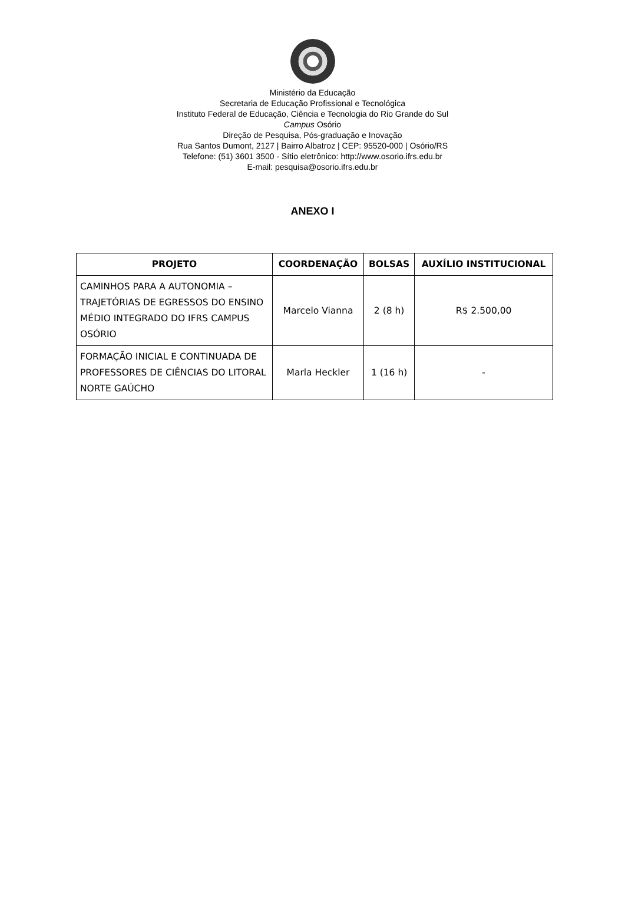Ministério da Educação
Secretaria de Educação Profissional e Tecnológica
Instituto Federal de Educação, Ciência e Tecnologia do Rio Grande do Sul
Campus Osório
Direção de Pesquisa, Pós-graduação e Inovação
Rua Santos Dumont, 2127 | Bairro Albatroz | CEP: 95520-000 | Osório/RS
Telefone: (51) 3601 3500 - Sítio eletrônico: http://www.osorio.ifrs.edu.br
E-mail: pesquisa@osorio.ifrs.edu.br
ANEXO I
| PROJETO | COORDENAÇÃO | BOLSAS | AUXÍLIO INSTITUCIONAL |
| --- | --- | --- | --- |
| CAMINHOS PARA A AUTONOMIA – TRAJETÓRIAS DE EGRESSOS DO ENSINO MÉDIO INTEGRADO DO IFRS CAMPUS OSÓRIO | Marcelo Vianna | 2 (8 h) | R$ 2.500,00 |
| FORMAÇÃO INICIAL E CONTINUADA DE PROFESSORES DE CIÊNCIAS DO LITORAL NORTE GAÚCHO | Marla Heckler | 1 (16 h) | - |